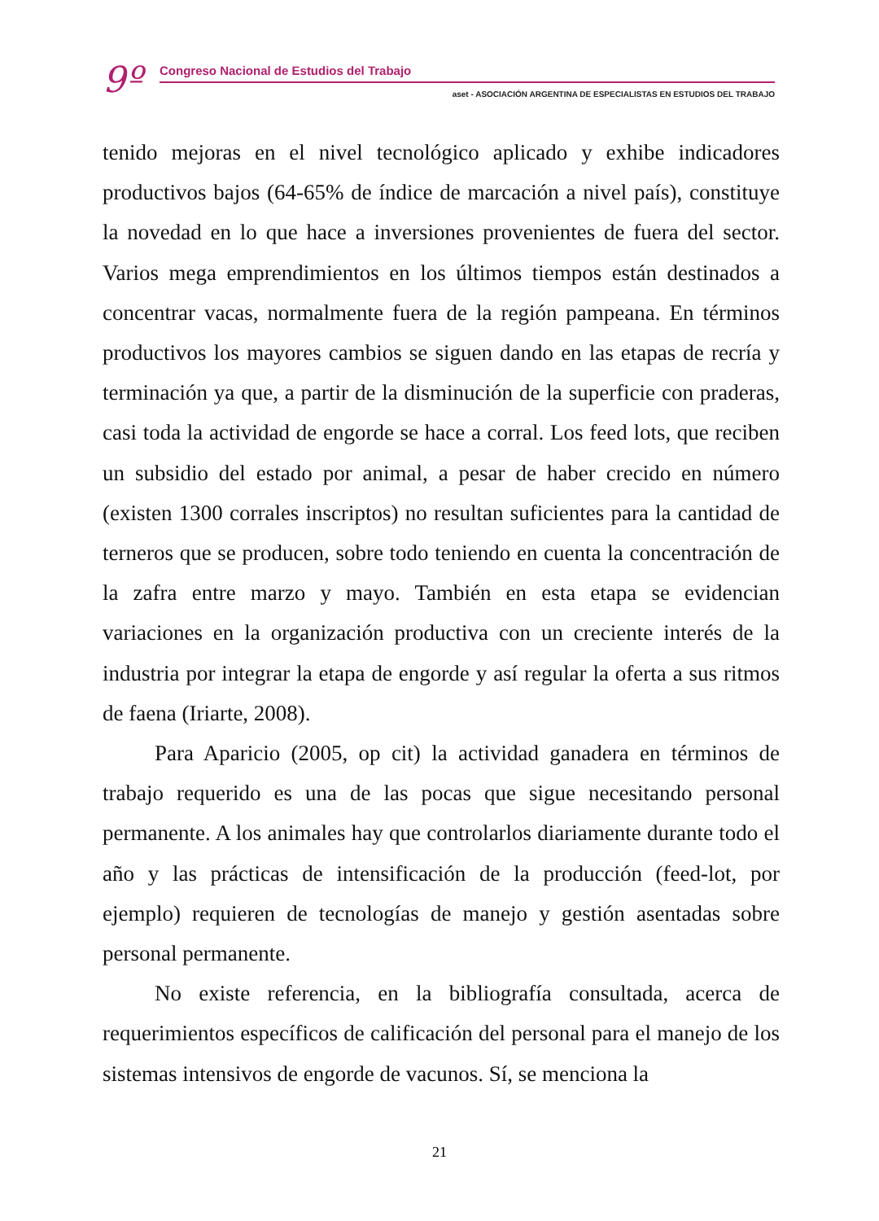9º
Congreso Nacional de Estudios del Trabajo
aset - ASOCIACIÓN ARGENTINA DE ESPECIALISTAS EN ESTUDIOS DEL TRABAJO
tenido mejoras en el nivel tecnológico aplicado y exhibe indicadores productivos bajos (64-65% de índice de marcación a nivel país), constituye la novedad en lo que hace a inversiones provenientes de fuera del sector. Varios mega emprendimientos en los últimos tiempos están destinados a concentrar vacas, normalmente fuera de la región pampeana. En términos productivos los mayores cambios se siguen dando en las etapas de recría y terminación ya que, a partir de la disminución de la superficie con praderas, casi toda la actividad de engorde se hace a corral. Los feed lots, que reciben un subsidio del estado por animal, a pesar de haber crecido en número (existen 1300 corrales inscriptos) no resultan suficientes para la cantidad de terneros que se producen, sobre todo teniendo en cuenta la concentración de la zafra entre marzo y mayo. También en esta etapa se evidencian variaciones en la organización productiva con un creciente interés de la industria por integrar la etapa de engorde y así regular la oferta a sus ritmos de faena (Iriarte, 2008).
Para Aparicio (2005, op cit) la actividad ganadera en términos de trabajo requerido es una de las pocas que sigue necesitando personal permanente. A los animales hay que controlarlos diariamente durante todo el año y las prácticas de intensificación de la producción (feed-lot, por ejemplo) requieren de tecnologías de manejo y gestión asentadas sobre personal permanente.
No existe referencia, en la bibliografía consultada, acerca de requerimientos específicos de calificación del personal para el manejo de los sistemas intensivos de engorde de vacunos. Sí, se menciona la
21